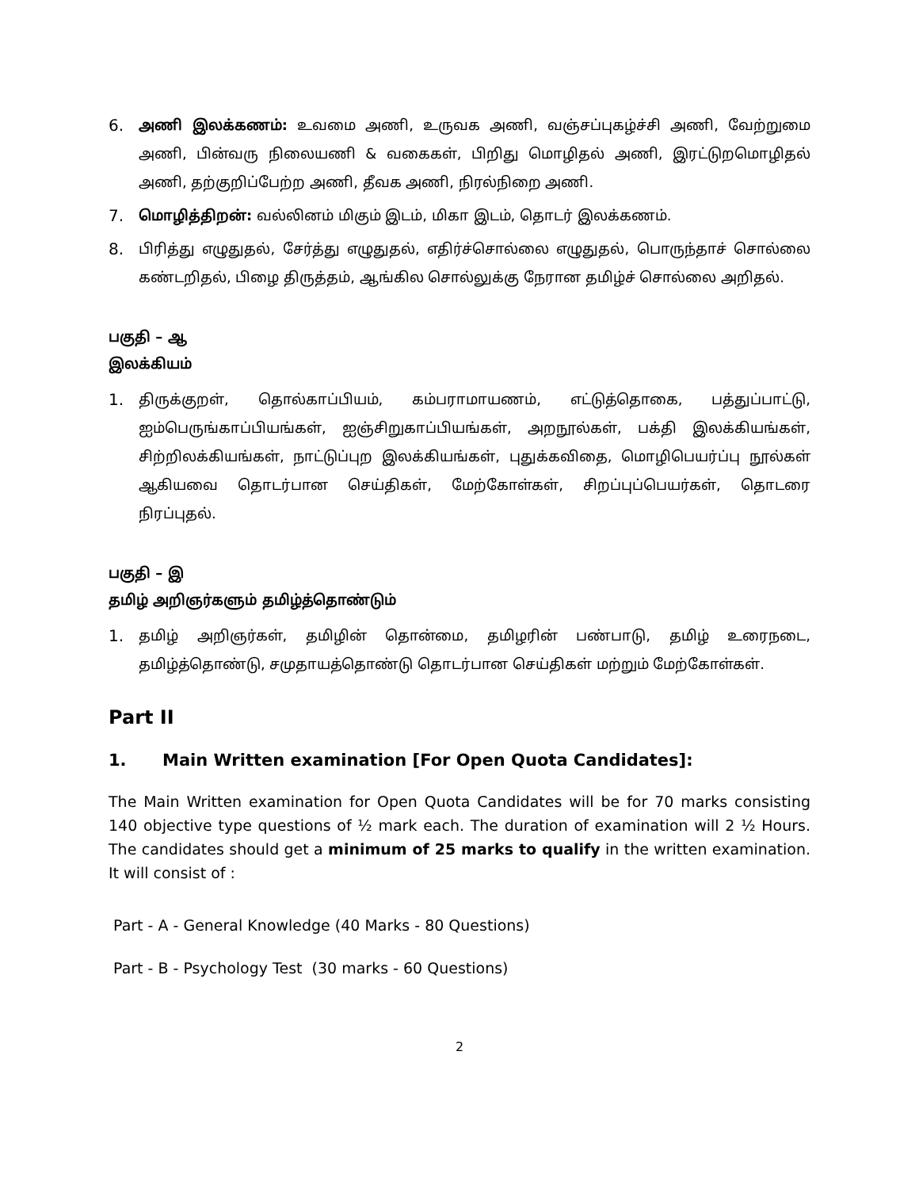6. அணி இலக்கணம்: உவமை அணி, உருவக அணி, வஞ்சப்புகழ்ச்சி அணி, வேற்றுமை அணி, பின்வரு நிலையணி & வகைகள், பிறிது மொழிதல் அணி, இரட்டுறமொழிதல் அணி, தற்குறிப்பேற்ற அணி, தீவக அணி, நிரல்நிறை அணி.
7. மொழித்திறன்: வல்லினம் மிகும் இடம், மிகா இடம், தொடர் இலக்கணம்.
8. பிரித்து எழுதுதல், சேர்த்து எழுதுதல், எதிர்ச்சொல்லை எழுதுதல், பொருந்தாச் சொல்லை கண்டறிதல், பிழை திருத்தம், ஆங்கில சொல்லுக்கு நேரான தமிழ்ச் சொல்லை அறிதல்.
பகுதி – ஆ
இலக்கியம்
1. திருக்குறள், தொல்காப்பியம், கம்பராமாயணம், எட்டுத்தொகை, பத்துப்பாட்டு, ஐம்பெருங்காப்பியங்கள், ஐஞ்சிறுகாப்பியங்கள், அறநூல்கள், பக்தி இலக்கியங்கள், சிற்றிலக்கியங்கள், நாட்டுப்புற இலக்கியங்கள், புதுக்கவிதை, மொழிபெயர்ப்பு நூல்கள் ஆகியவை தொடர்பான செய்திகள், மேற்கோள்கள், சிறப்புப்பெயர்கள், தொடரை நிரப்புதல்.
பகுதி – இ
தமிழ் அறிஞர்களும் தமிழ்த்தொண்டும்
1. தமிழ் அறிஞர்கள், தமிழின் தொன்மை, தமிழரின் பண்பாடு, தமிழ் உரைநடை, தமிழ்த்தொண்டு, சமுதாயத்தொண்டு தொடர்பான செய்திகள் மற்றும் மேற்கோள்கள்.
Part II
1. Main Written examination [For Open Quota Candidates]:
The Main Written examination for Open Quota Candidates will be for 70 marks consisting 140 objective type questions of ½ mark each. The duration of examination will 2 ½ Hours. The candidates should get a minimum of 25 marks to qualify in the written examination. It will consist of :
Part - A - General Knowledge (40 Marks - 80 Questions)
Part - B - Psychology Test (30 marks - 60 Questions)
2